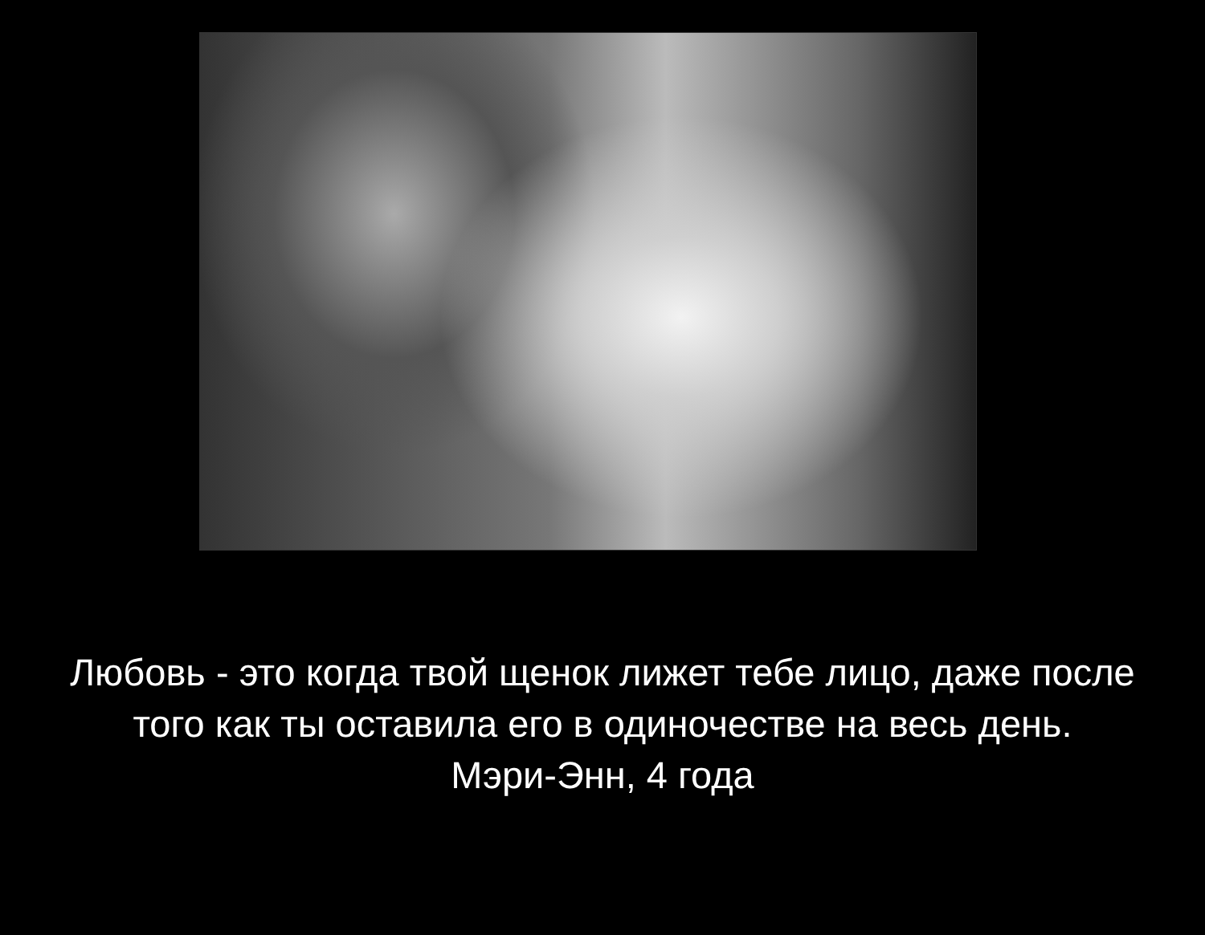Любовь - это когда твой щенок лижет тебе лицо, даже после того как ты оставила его в одиночестве на весь день.
Мэри-Энн, 4 года